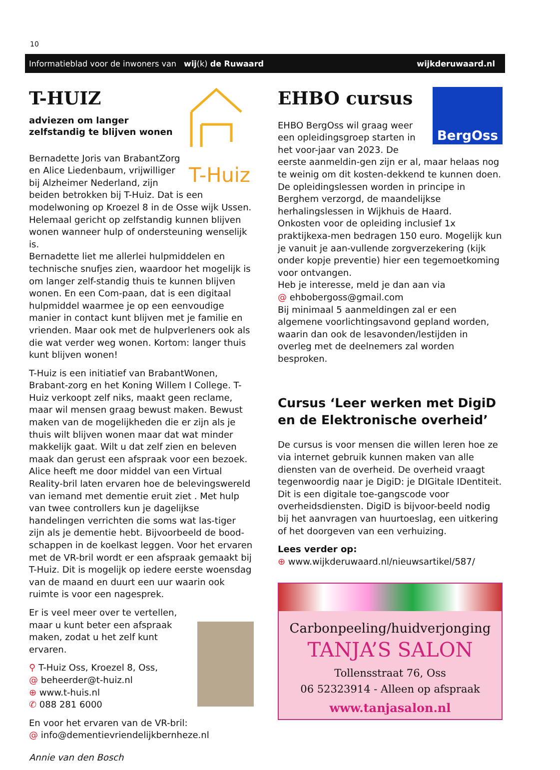10
Informatieblad voor de inwoners van wij(k) de Ruwaard wijkderuwaard.nl
T-Huiz
T-HUIZ
adviezen om langer
zelfstandig te blijven wonen
Bernadette Joris van BrabantZorg en Alice Liedenbaum, vrijwilliger bij Alzheimer Nederland, zijn beiden betrokken bij T-Huiz. Dat is een modelwoning op Kroezel 8 in de Osse wijk Ussen. Helemaal gericht op zelfstandig kunnen blijven wonen wanneer hulp of ondersteuning wenselijk is.
Bernadette liet me allerlei hulpmiddelen en technische snufjes zien, waardoor het mogelijk is om langer zelf-standig thuis te kunnen blijven wonen. En een Com-paan, dat is een digitaal hulpmiddel waarmee je op een eenvoudige manier in contact kunt blijven met je familie en vrienden. Maar ook met de hulpverleners ook als die wat verder weg wonen. Kortom: langer thuis kunt blijven wonen!
T-Huiz is een initiatief van BrabantWonen, Brabant-zorg en het Koning Willem I College. T-Huiz verkoopt zelf niks, maakt geen reclame, maar wil mensen graag bewust maken. Bewust maken van de mogelijkheden die er zijn als je thuis wilt blijven wonen maar dat wat minder makkelijk gaat. Wilt u dat zelf zien en beleven maak dan gerust een afspraak voor een bezoek.
Alice heeft me door middel van een Virtual Reality-bril laten ervaren hoe de belevingswereld van iemand met dementie eruit ziet . Met hulp van twee controllers kun je dagelijkse handelingen verrichten die soms wat las-tiger zijn als je dementie hebt. Bijvoorbeeld de bood-schappen in de koelkast leggen. Voor het ervaren met de VR-bril wordt er een afspraak gemaakt bij T-Huiz. Dit is mogelijk op iedere eerste woensdag van de maand en duurt een uur waarin ook ruimte is voor een nagesprek.
Er is veel meer over te vertellen, maar u kunt beter een afspraak maken, zodat u het zelf kunt ervaren.
⚲ T-Huiz Oss, Kroezel 8, Oss,
@ beheerder@t-huiz.nl
⊕ www.t-huis.nl
✆ 088 281 6000
En voor het ervaren van de VR-bril:
@ info@dementievriendelijkbernheze.nl
Annie van den Bosch
BergOss
EHBO cursus
EHBO BergOss wil graag weer een opleidingsgroep starten in het voor-jaar van 2023. De eerste aanmeldin-gen zijn er al, maar helaas nog te weinig om dit kosten-dekkend te kunnen doen.
De opleidingslessen worden in principe in Berghem verzorgd, de maandelijkse herhalingslessen in Wijkhuis de Haard.
Onkosten voor de opleiding inclusief 1x praktijkexa-men bedragen 150 euro. Mogelijk kun je vanuit je aan-vullende zorgverzekering (kijk onder kopje preventie) hier een tegemoetkoming voor ontvangen.
Heb je interesse, meld je dan aan via
@ ehbobergoss@gmail.com
Bij minimaal 5 aanmeldingen zal er een algemene voorlichtingsavond gepland worden, waarin dan ook de lesavonden/lestijden in overleg met de deelnemers zal worden besproken.
Cursus ‘Leer werken met DigiD en de Elektronische overheid’
De cursus is voor mensen die willen leren hoe ze via internet gebruik kunnen maken van alle diensten van de overheid. De overheid vraagt tegenwoordig naar je DigiD: je DIGitale IDentiteit. Dit is een digitale toe-gangscode voor overheidsdiensten. DigiD is bijvoor-beeld nodig bij het aanvragen van huurtoeslag, een uitkering of het doorgeven van een verhuizing.
Lees verder op:
⊕ www.wijkderuwaard.nl/nieuwsartikel/587/
Carbonpeeling/huidverjonging
TANJA’S SALON
Tollensstraat 76, Oss
06 52323914 - Alleen op afspraak
www.tanjasalon.nl